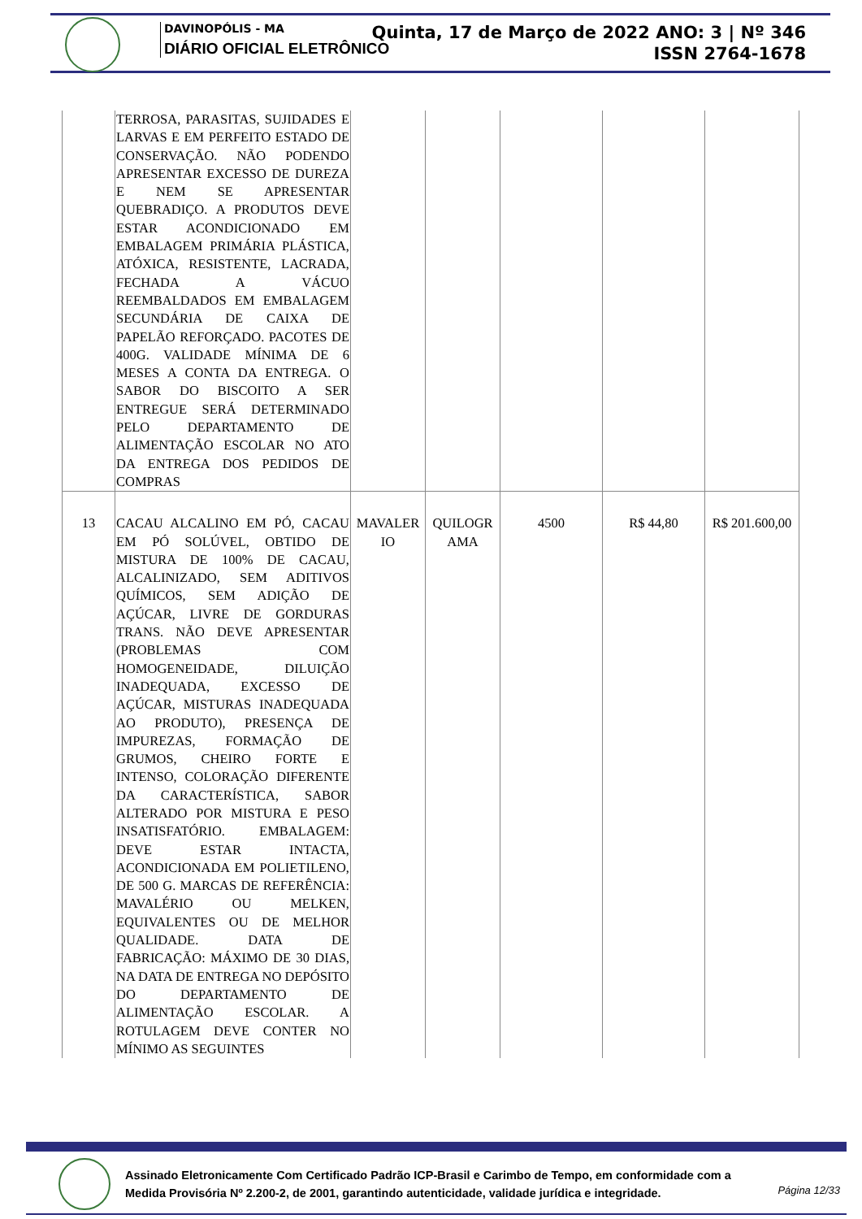DAVINOPÓLIS - MA
DIÁRIO OFICIAL ELETRÔNICO
Quinta, 17 de Março de 2022 ANO: 3 | Nº 346
ISSN 2764-1678
| | TERROSA, PARASITAS, SUJIDADES E LARVAS E EM PERFEITO ESTADO DE CONSERVAÇÃO. NÃO PODENDO APRESENTAR EXCESSO DE DUREZA E NEM SE APRESENTAR QUEBRADIÇO. A PRODUTOS DEVE ESTAR ACONDICIONADO EM EMBALAGEM PRIMÁRIA PLÁSTICA, ATÓXICA, RESISTENTE, LACRADA, FECHADA A VÁCUO REEMBALDADOS EM EMBALAGEM SECUNDÁRIA DE CAIXA DE PAPELÃO REFORÇADO. PACOTES DE 400G. VALIDADE MÍNIMA DE 6 MESES A CONTA DA ENTREGA. O SABOR DO BISCOITO A SER ENTREGUE SERÁ DETERMINADO PELO DEPARTAMENTO DE ALIMENTAÇÃO ESCOLAR NO ATO DA ENTREGA DOS PEDIDOS DE COMPRAS | | | | | |
| 13 | CACAU ALCALINO EM PÓ, CACAU EM PÓ SOLÚVEL, OBTIDO DE MISTURA DE 100% DE CACAU, ALCALINIZADO, SEM ADITIVOS QUÍMICOS, SEM ADIÇÃO DE AÇÚCAR, LIVRE DE GORDURAS TRANS. NÃO DEVE APRESENTAR (PROBLEMAS COM HOMOGENEIDADE, DILUIÇÃO INADEQUADA, EXCESSO DE AÇÚCAR, MISTURAS INADEQUADA AO PRODUTO), PRESENÇA DE IMPUREZAS, FORMAÇÃO DE GRUMOS, CHEIRO FORTE E INTENSO, COLORAÇÃO DIFERENTE DA CARACTERÍSTICA, SABOR ALTERADO POR MISTURA E PESO INSATISFATÓRIO. EMBALAGEM: DEVE ESTAR INTACTA, ACONDICIONADA EM POLIETILENO, DE 500 G. MARCAS DE REFERÊNCIA: MAVALÉRIO OU MELKEN, EQUIVALENTES OU DE MELHOR QUALIDADE. DATA DE FABRICAÇÃO: MÁXIMO DE 30 DIAS, NA DATA DE ENTREGA NO DEPÓSITO DO DEPARTAMENTO DE ALIMENTAÇÃO ESCOLAR. A ROTULAGEM DEVE CONTER NO MÍNIMO AS SEGUINTES | MAVALER IO | QUILOGR AMA | 4500 | R$ 44,80 | R$ 201.600,00 |
Assinado Eletronicamente Com Certificado Padrão ICP-Brasil e Carimbo de Tempo, em conformidade com a
Medida Provisória Nº 2.200-2, de 2001, garantindo autenticidade, validade jurídica e integridade.
Página 12/33